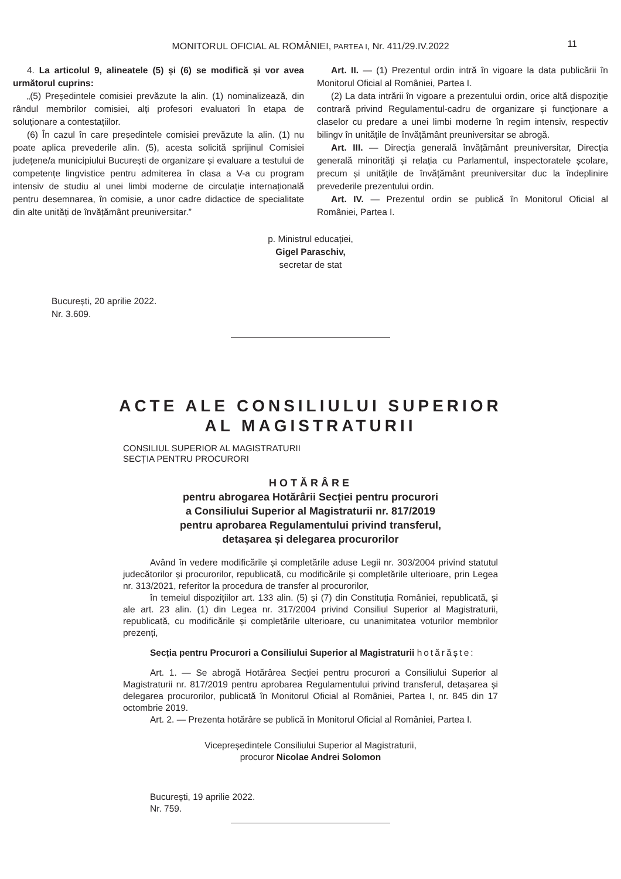MONITORUL OFICIAL AL ROMÂNIEI, PARTEA I, Nr. 411/29.IV.2022 11
4. La articolul 9, alineatele (5) și (6) se modifică și vor avea următorul cuprins:
„(5) Președintele comisiei prevăzute la alin. (1) nominalizează, din rândul membrilor comisiei, alți profesori evaluatori în etapa de soluționare a contestațiilor.
(6) În cazul în care președintele comisiei prevăzute la alin. (1) nu poate aplica prevederile alin. (5), acesta solicită sprijinul Comisiei județene/a municipiului București de organizare și evaluare a testului de competențe lingvistice pentru admiterea în clasa a V-a cu program intensiv de studiu al unei limbi moderne de circulație internațională pentru desemnarea, în comisie, a unor cadre didactice de specialitate din alte unități de învățământ preuniversitar.”
Art. II. — (1) Prezentul ordin intră în vigoare la data publicării în Monitorul Oficial al României, Partea I.
(2) La data intrării în vigoare a prezentului ordin, orice altă dispoziție contrară privind Regulamentul-cadru de organizare și funcționare a claselor cu predare a unei limbi moderne în regim intensiv, respectiv bilingv în unitățile de învățământ preuniversitar se abrogă.
Art. III. — Direcția generală învățământ preuniversitar, Direcția generală minorități și relația cu Parlamentul, inspectoratele școlare, precum și unitățile de învățământ preuniversitar duc la îndeplinire prevederile prezentului ordin.
Art. IV. — Prezentul ordin se publică în Monitorul Oficial al României, Partea I.
p. Ministrul educației,
Gigel Paraschiv,
secretar de stat
București, 20 aprilie 2022.
Nr. 3.609.
ACTE ALE CONSILIULUI SUPERIOR
AL MAGISTRATURII
CONSILIUL SUPERIOR AL MAGISTRATURII
SECȚIA PENTRU PROCURORI
HOTĂRÂRE
pentru abrogarea Hotărârii Secției pentru procurori
a Consiliului Superior al Magistraturii nr. 817/2019
pentru aprobarea Regulamentului privind transferul,
detașarea și delegarea procurorilor
Având în vedere modificările și completările aduse Legii nr. 303/2004 privind statutul judecătorilor și procurorilor, republicată, cu modificările și completările ulterioare, prin Legea nr. 313/2021, referitor la procedura de transfer al procurorilor,
în temeiul dispozițiilor art. 133 alin. (5) și (7) din Constituția României, republicată, și ale art. 23 alin. (1) din Legea nr. 317/2004 privind Consiliul Superior al Magistraturii, republicată, cu modificările și completările ulterioare, cu unanimitatea voturilor membrilor prezenți,
Secția pentru Procurori a Consiliului Superior al Magistraturii hotărăște:
Art. 1. — Se abrogă Hotărârea Secției pentru procurori a Consiliului Superior al Magistraturii nr. 817/2019 pentru aprobarea Regulamentului privind transferul, detașarea și delegarea procurorilor, publicată în Monitorul Oficial al României, Partea I, nr. 845 din 17 octombrie 2019.
Art. 2. — Prezenta hotărâre se publică în Monitorul Oficial al României, Partea I.
Vicepreședintele Consiliului Superior al Magistraturii,
procuror Nicolae Andrei Solomon
București, 19 aprilie 2022.
Nr. 759.